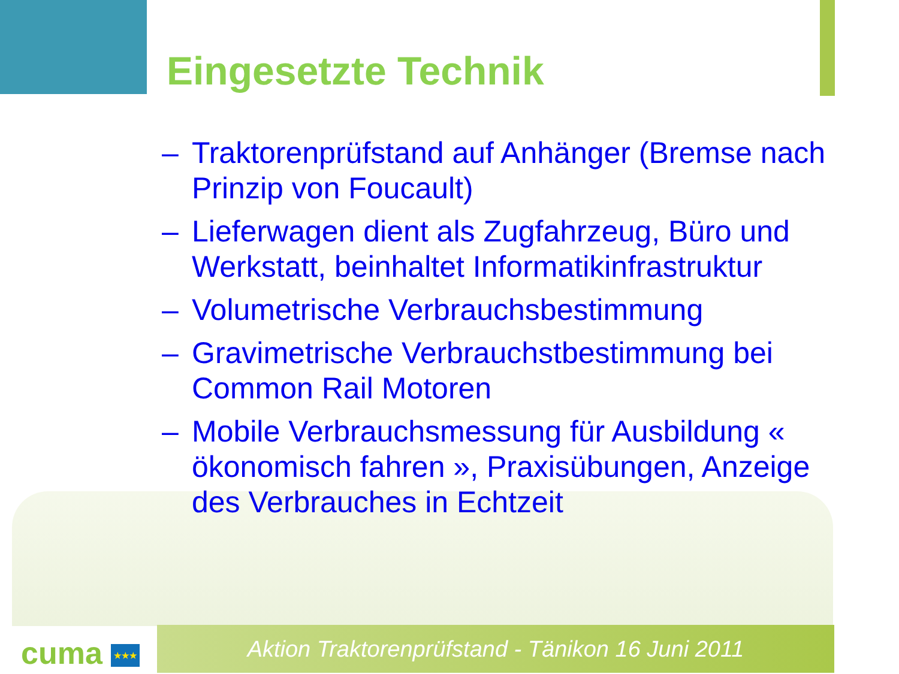Eingesetzte Technik
– Traktorenprüfstand auf Anhänger (Bremse nach Prinzip von Foucault)
– Lieferwagen dient als Zugfahrzeug, Büro und Werkstatt, beinhaltet Informatikinfrastruktur
– Volumetrische Verbrauchsbestimmung
– Gravimetrische Verbrauchstbestimmung bei Common Rail Motoren
– Mobile Verbrauchsmessung für Ausbildung « ökonomisch fahren », Praxisübungen, Anzeige des Verbrauches in Echtzeit
cuma ★★★ Aktion Traktorenprüfstand - Tänikon 16 Juni 2011